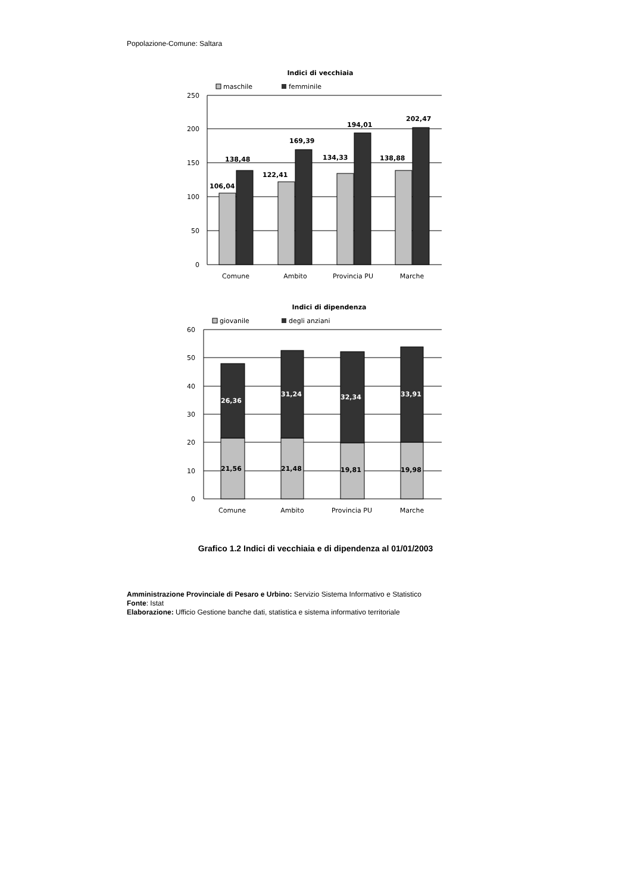Popolazione-Comune: Saltara
Indici di vecchiaia
maschile
femminile
250
200
150
100
50
0
106,04
138,48
122,41
169,39
134,33
194,01
138,88
202,47
Comune
Ambito
Provincia PU
Marche
Indici di dipendenza
giovanile
degli anziani
60
50
40
30
20
10
0
26,36
31,24
32,34
33,91
21,56
21,48
19,81
19,98
Comune
Ambito
Provincia PU
Marche
Grafico 1.2 Indici di vecchiaia e di dipendenza al 01/01/2003
Amministrazione Provinciale di Pesaro e Urbino: Servizio Sistema Informativo e Statistico
Fonte: Istat
Elaborazione: Ufficio Gestione banche dati, statistica e sistema informativo territoriale